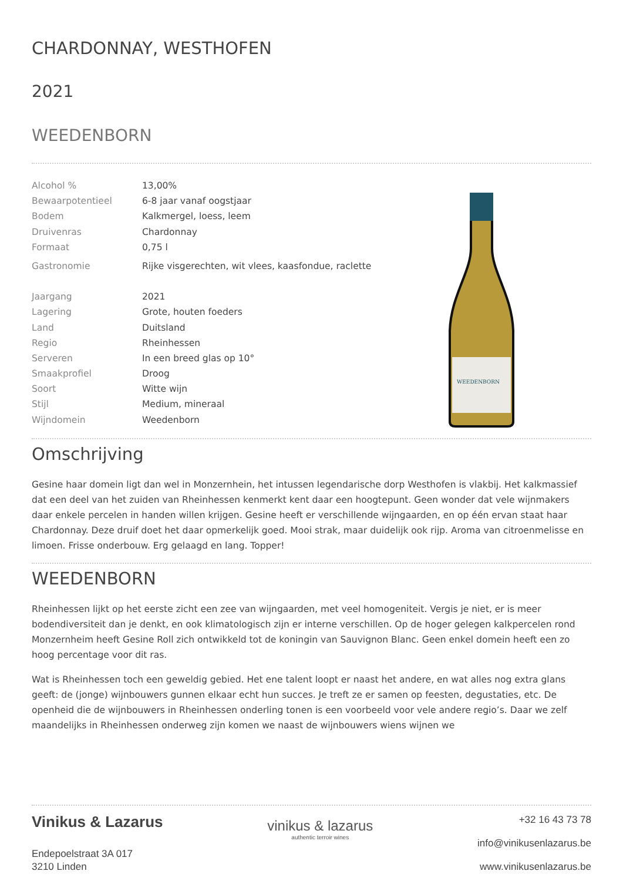CHARDONNAY, WESTHOFEN
2021
WEEDENBORN
| Alcohol % | 13,00% |
| Bewaarpotentieel | 6-8 jaar vanaf oogstjaar |
| Bodem | Kalkmergel, loess, leem |
| Druivenras | Chardonnay |
| Formaat | 0,75 l |
| Gastronomie | Rijke visgerechten, wit vlees, kaasfondue, raclette |
| Jaargang | 2021 |
| Lagering | Grote, houten foeders |
| Land | Duitsland |
| Regio | Rheinhessen |
| Serveren | In een breed glas op 10° |
| Smaakprofiel | Droog |
| Soort | Witte wijn |
| Stijl | Medium, mineraal |
| Wijndomein | Weedenborn |
WEEDENBORN
Omschrijving
Gesine haar domein ligt dan wel in Monzernhein, het intussen legendarische dorp Westhofen is vlakbij. Het kalkmassief dat een deel van het zuiden van Rheinhessen kenmerkt kent daar een hoogtepunt. Geen wonder dat vele wijnmakers daar enkele percelen in handen willen krijgen. Gesine heeft er verschillende wijngaarden, en op één ervan staat haar Chardonnay. Deze druif doet het daar opmerkelijk goed. Mooi strak, maar duidelijk ook rijp. Aroma van citroenmelisse en limoen. Frisse onderbouw. Erg gelaagd en lang. Topper!
WEEDENBORN
Rheinhessen lijkt op het eerste zicht een zee van wijngaarden, met veel homogeniteit. Vergis je niet, er is meer bodendiversiteit dan je denkt, en ook klimatologisch zijn er interne verschillen. Op de hoger gelegen kalkpercelen rond Monzernheim heeft Gesine Roll zich ontwikkeld tot de koningin van Sauvignon Blanc. Geen enkel domein heeft een zo hoog percentage voor dit ras.
Wat is Rheinhessen toch een geweldig gebied. Het ene talent loopt er naast het andere, en wat alles nog extra glans geeft: de (jonge) wijnbouwers gunnen elkaar echt hun succes. Je treft ze er samen op feesten, degustaties, etc. De openheid die de wijnbouwers in Rheinhessen onderling tonen is een voorbeeld voor vele andere regio’s. Daar we zelf maandelijks in Rheinhessen onderweg zijn komen we naast de wijnbouwers wiens wijnen we
Vinikus & Lazarus
Endepoelstraat 3A 017
3210 Linden
vinikus & lazarus
authentic terroir wines
+32 16 43 73 78
info@vinikusenlazarus.be
www.vinikusenlazarus.be